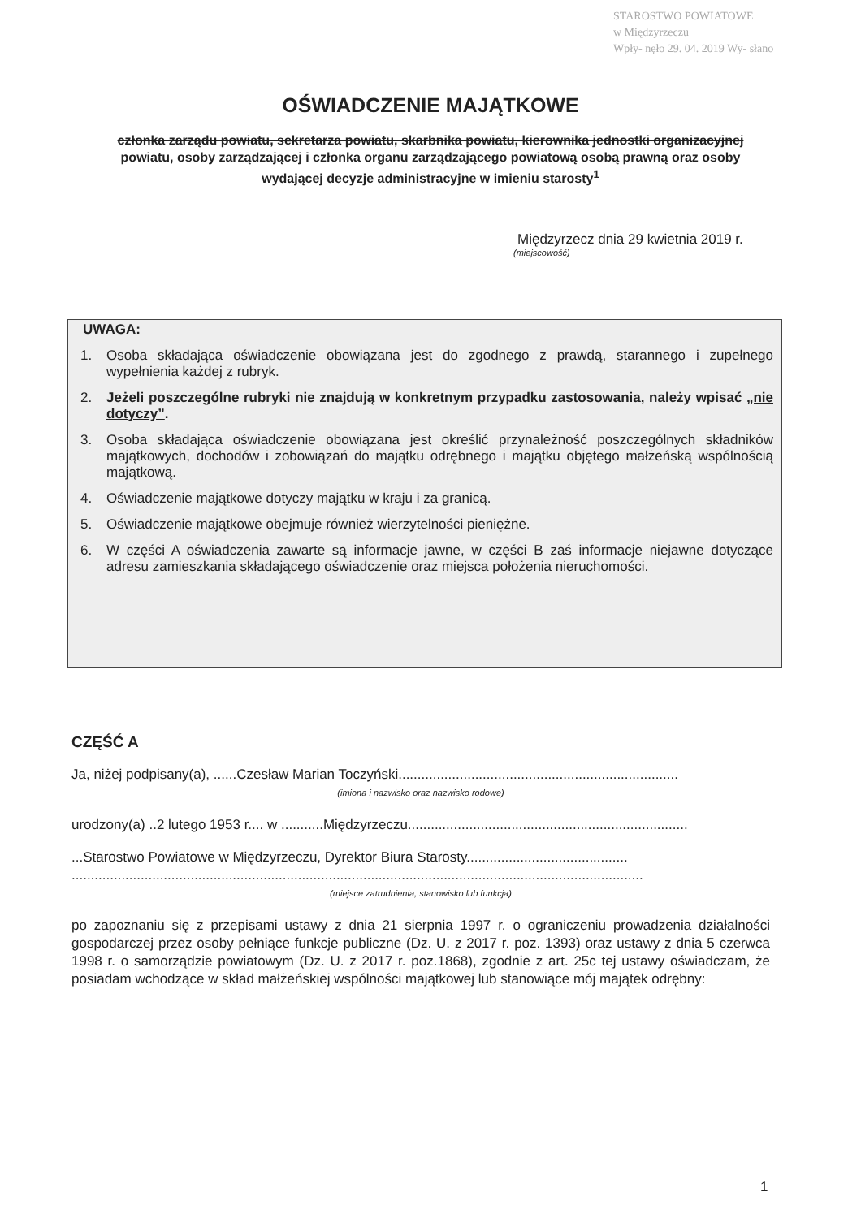STAROSTWO POWIATOWE
w Międzyrzeczu
Wpły- nęło 29. 04. 2019 Wy- słano
OŚWIADCZENIE MAJĄTKOWE
członka zarządu powiatu, sekretarza powiatu, skarbnika powiatu, kierownika jednostki organizacyjnej powiatu, osoby zarządzającej i członka organu zarządzającego powiatową osobą prawną oraz osoby wydającej decyzje administracyjne w imieniu starosty<sup>1</sup>
Międzyrzecz dnia 29 kwietnia 2019 r.
(miejscowość)
UWAGA:
1. Osoba składająca oświadczenie obowiązana jest do zgodnego z prawdą, starannego i zupełnego wypełnienia każdej z rubryk.
2. Jeżeli poszczególne rubryki nie znajdują w konkretnym przypadku zastosowania, należy wpisać „nie dotyczy”.
3. Osoba składająca oświadczenie obowiązana jest określić przynależność poszczególnych składników majątkowych, dochodów i zobowiązań do majątku odrębnego i majątku objętego małżeńską wspólnością majątkową.
4. Oświadczenie majątkowe dotyczy majątku w kraju i za granicą.
5. Oświadczenie majątkowe obejmuje również wierzytelności pieniężne.
6. W części A oświadczenia zawarte są informacje jawne, w części B zaś informacje niejawne dotyczące adresu zamieszkania składającego oświadczenie oraz miejsca położenia nieruchomości.
CZĘŚĆ A
Ja, niżej podpisany(a), ......Czesław Marian Toczyński.........................................................................
(imiona i nazwisko oraz nazwisko rodowe)
urodzony(a) ..2 lutego 1953 r.... w ...........Międzyrzeczu.........................................................................
...Starostwo Powiatowe w Międzyrzeczu, Dyrektor Biura Starosty..........................................
.....................................................................................................................................................
(miejsce zatrudnienia, stanowisko lub funkcja)
po zapoznaniu się z przepisami ustawy z dnia 21 sierpnia 1997 r. o ograniczeniu prowadzenia działalności gospodarczej przez osoby pełniące funkcje publiczne (Dz. U. z 2017 r. poz. 1393) oraz ustawy z dnia 5 czerwca 1998 r. o samorządzie powiatowym (Dz. U. z 2017 r. poz.1868), zgodnie z art. 25c tej ustawy oświadczam, że posiadam wchodzące w skład małżeńskiej wspólności majątkowej lub stanowiące mój majątek odrębny:
1